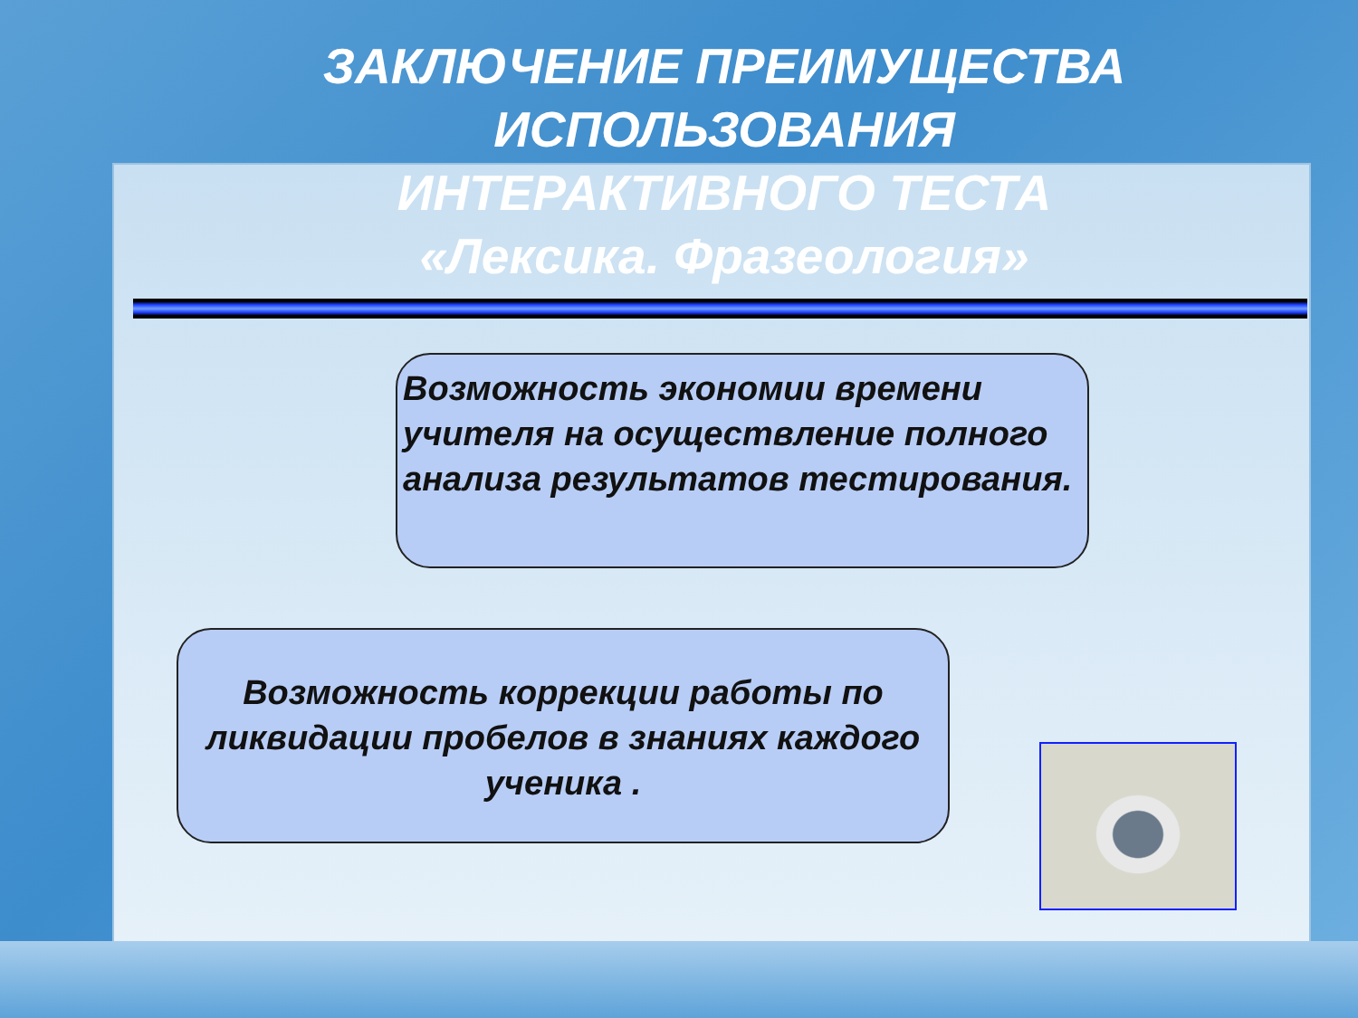ЗАКЛЮЧЕНИЕ ПРЕИМУЩЕСТВА ИСПОЛЬЗОВАНИЯ ИНТЕРАКТИВНОГО ТЕСТА «Лексика. Фразеология»
Возможность экономии времени учителя на осуществление полного анализа результатов тестирования.
Возможность коррекции работы по ликвидации пробелов в знаниях каждого ученика .